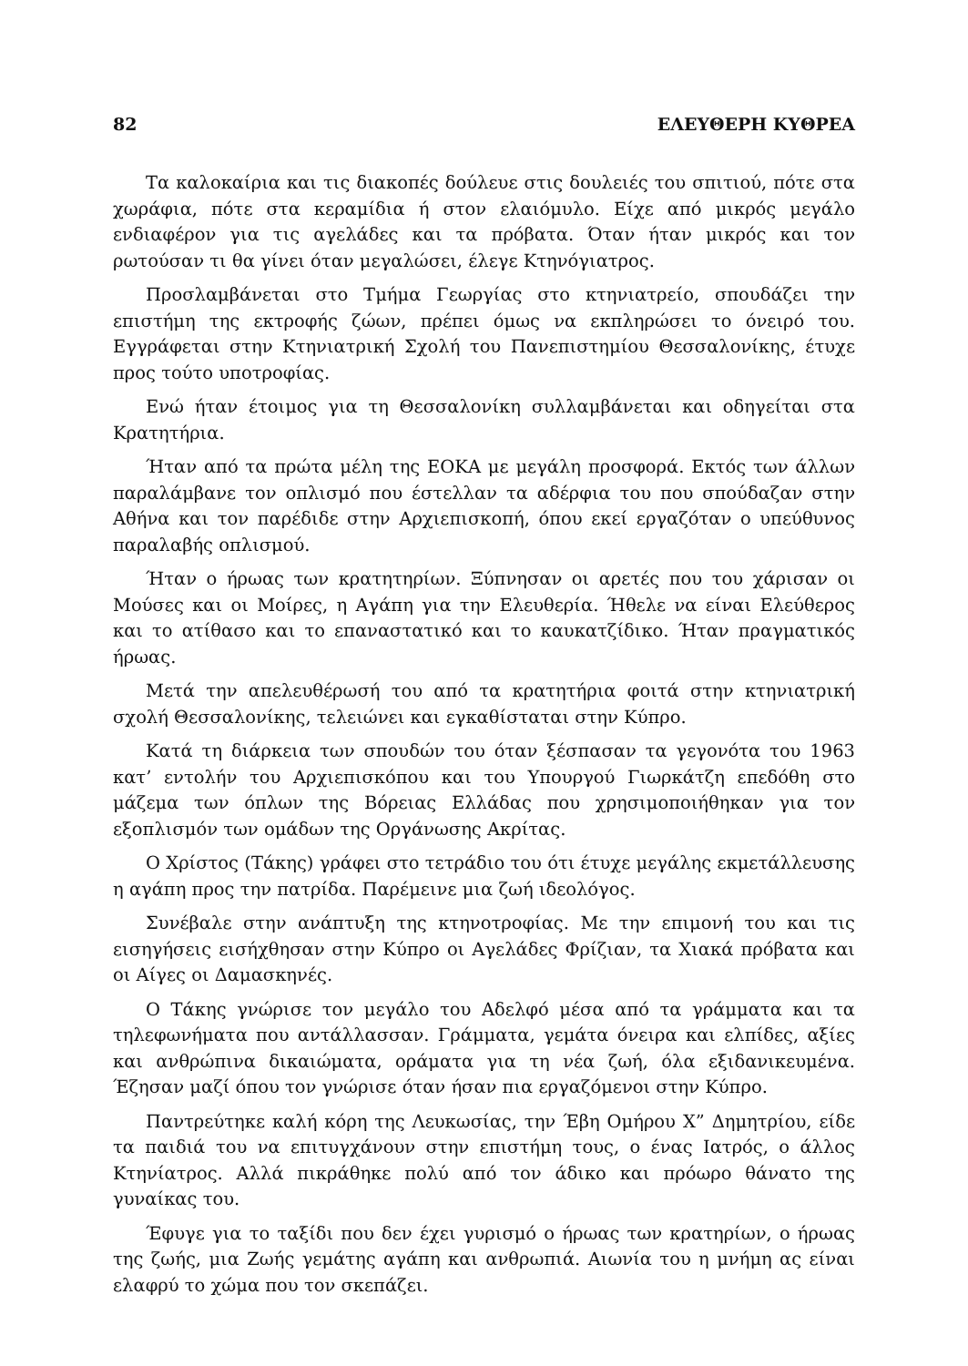82 ΕΛΕΥΘΕΡΗ ΚΥΘΡΕΑ
Τα καλοκαίρια και τις διακοπές δούλευε στις δουλειές του σπιτιού, πότε στα χωράφια, πότε στα κεραμίδια ή στον ελαιόμυλο. Είχε από μικρός μεγάλο ενδιαφέρον για τις αγελάδες και τα πρόβατα. Όταν ήταν μικρός και τον ρωτούσαν τι θα γίνει όταν μεγαλώσει, έλεγε Κτηνόγιατρος.
Προσλαμβάνεται στο Τμήμα Γεωργίας στο κτηνιατρείο, σπουδάζει την επιστήμη της εκτροφής ζώων, πρέπει όμως να εκπληρώσει το όνειρό του. Εγγράφεται στην Κτηνιατρική Σχολή του Πανεπιστημίου Θεσσαλονίκης, έτυχε προς τούτο υποτροφίας.
Ενώ ήταν έτοιμος για τη Θεσσαλονίκη συλλαμβάνεται και οδηγείται στα Κρατητήρια.
Ήταν από τα πρώτα μέλη της ΕΟΚΑ με μεγάλη προσφορά. Εκτός των άλλων παραλάμβανε τον οπλισμό που έστελλαν τα αδέρφια του που σπούδαζαν στην Αθήνα και τον παρέδιδε στην Αρχιεπισκοπή, όπου εκεί εργαζόταν ο υπεύθυνος παραλαβής οπλισμού.
Ήταν ο ήρωας των κρατητηρίων. Ξύπνησαν οι αρετές που του χάρισαν οι Μούσες και οι Μοίρες, η Αγάπη για την Ελευθερία. Ήθελε να είναι Ελεύθερος και το ατίθασο και το επαναστατικό και το καυκατζίδικο. Ήταν πραγματικός ήρωας.
Μετά την απελευθέρωσή του από τα κρατητήρια φοιτά στην κτηνιατρική σχολή Θεσσαλονίκης, τελειώνει και εγκαθίσταται στην Κύπρο.
Κατά τη διάρκεια των σπουδών του όταν ξέσπασαν τα γεγονότα του 1963 κατ’ εντολήν του Αρχιεπισκόπου και του Υπουργού Γιωρκάτζη επεδόθη στο μάζεμα των όπλων της Βόρειας Ελλάδας που χρησιμοποιήθηκαν για τον εξοπλισμόν των ομάδων της Οργάνωσης Ακρίτας.
Ο Χρίστος (Τάκης) γράφει στο τετράδιο του ότι έτυχε μεγάλης εκμετάλλευσης η αγάπη προς την πατρίδα. Παρέμεινε μια ζωή ιδεολόγος.
Συνέβαλε στην ανάπτυξη της κτηνοτροφίας. Με την επιμονή του και τις εισηγήσεις εισήχθησαν στην Κύπρο οι Αγελάδες Φρίζιαν, τα Χιακά πρόβατα και οι Αίγες οι Δαμασκηνές.
Ο Τάκης γνώρισε τον μεγάλο του Αδελφό μέσα από τα γράμματα και τα τηλεφωνήματα που αντάλλασσαν. Γράμματα, γεμάτα όνειρα και ελπίδες, αξίες και ανθρώπινα δικαιώματα, οράματα για τη νέα ζωή, όλα εξιδανικευμένα. Έζησαν μαζί όπου τον γνώρισε όταν ήσαν πια εργαζόμενοι στην Κύπρο.
Παντρεύτηκε καλή κόρη της Λευκωσίας, την Έβη Ομήρου Χ” Δημητρίου, είδε τα παιδιά του να επιτυγχάνουν στην επιστήμη τους, ο ένας Ιατρός, ο άλλος Κτηνίατρος. Αλλά πικράθηκε πολύ από τον άδικο και πρόωρο θάνατο της γυναίκας του.
Έφυγε για το ταξίδι που δεν έχει γυρισμό ο ήρωας των κρατηρίων, ο ήρωας της ζωής, μια Ζωής γεμάτης αγάπη και ανθρωπιά. Αιωνία του η μνήμη ας είναι ελαφρύ το χώμα που τον σκεπάζει.